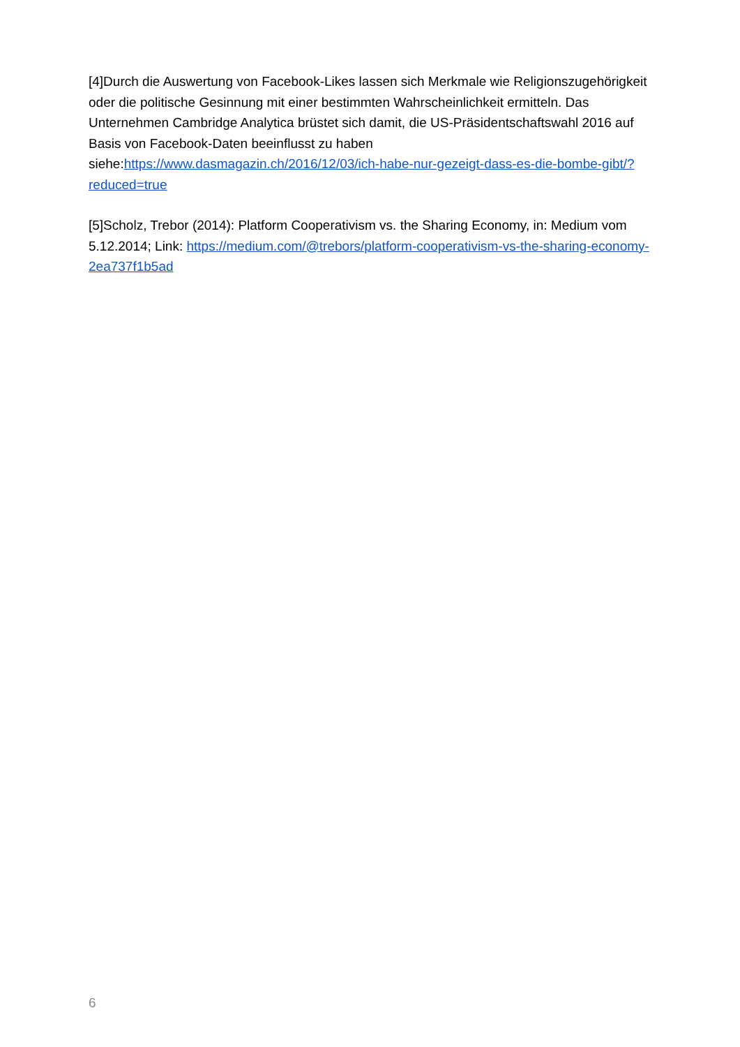[4]Durch die Auswertung von Facebook-Likes lassen sich Merkmale wie Religionszugehörigkeit oder die politische Gesinnung mit einer bestimmten Wahrscheinlichkeit ermitteln. Das Unternehmen Cambridge Analytica brüstet sich damit, die US-Präsidentschaftswahl 2016 auf Basis von Facebook-Daten beeinflusst zu haben siehe:https://www.dasmagazin.ch/2016/12/03/ich-habe-nur-gezeigt-dass-es-die-bombe-gibt/?reduced=true
[5]Scholz, Trebor (2014): Platform Cooperativism vs. the Sharing Economy, in: Medium vom 5.12.2014; Link: https://medium.com/@trebors/platform-cooperativism-vs-the-sharing-economy-2ea737f1b5ad
6